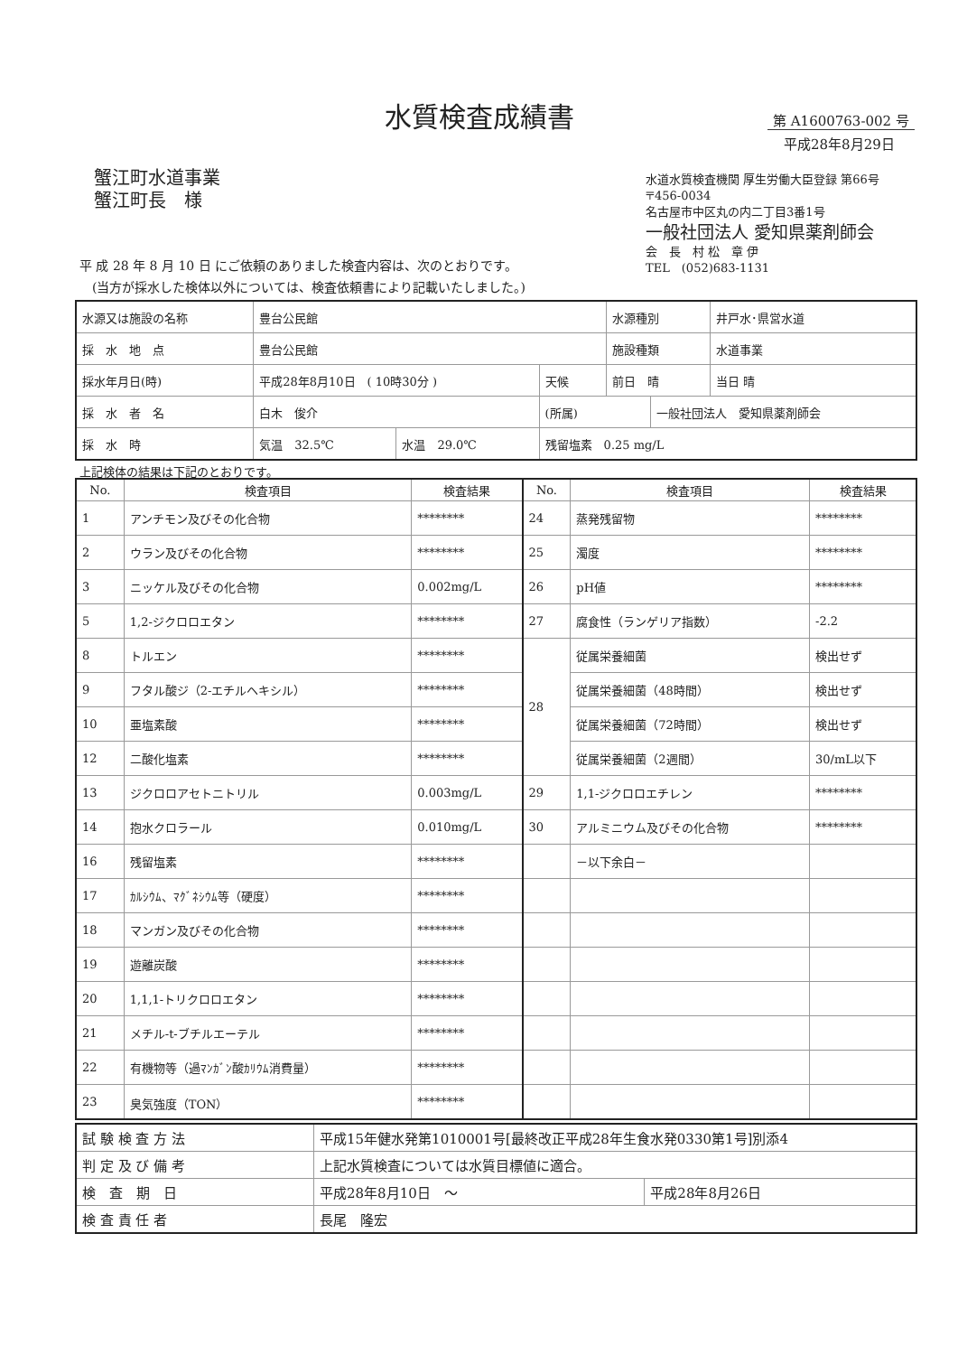水質検査成績書 第 A1600763-002 号
平成28年8月29日
蟹江町水道事業
蟹江町長　様
水道水質検査機関 厚生労働大臣登録 第66号
〒456-0034
名古屋市中区丸の内二丁目3番1号
一般社団法人 愛知県薬剤師会
会　長　村 松　章 伊
TEL　(052)683-1131
平 成 28 年 8 月 10 日 にご依頼のありました検査内容は、次のとおりです。
　(当方が採水した検体以外については、検査依頼書により記載いたしました。)
| 水源又は施設の名称 | 豊台公民館 | | | 水源種別 | | 井戸水･県営水道 |
| 採 水 地 点 | 豊台公民館 | | | 施設種類 | | 水道事業 |
| 採水年月日(時) | 平成28年8月10日 ( 10時30分 ) | | 天候 | 前日 晴 | | 当日 晴 |
| 採 水 者 名 | 白木 俊介 | | (所属) | | 一般社団法人 愛知県薬剤師会 | |
| 採 水 時 | 気温 32.5℃ | 水温 29.0℃ | 残留塩素 0.25 mg/L | | | |
上記検体の結果は下記のとおりです。
| No. | 検査項目 | 検査結果 | No. | 検査項目 | 検査結果 |
| --- | --- | --- | --- | --- | --- |
| 1 | アンチモン及びその化合物 | ******** | 24 | 蒸発残留物 | ******** |
| 2 | ウラン及びその化合物 | ******** | 25 | 濁度 | ******** |
| 3 | ニッケル及びその化合物 | 0.002mg/L | 26 | pH値 | ******** |
| 5 | 1,2-ジクロロエタン | ******** | 27 | 腐食性（ランゲリア指数） | -2.2 |
| 8 | トルエン | ******** | 28 | 従属栄養細菌 | 検出せず |
| 9 | フタル酸ジ（2-エチルヘキシル） | ******** | | 従属栄養細菌（48時間） | 検出せず |
| 10 | 亜塩素酸 | ******** | | 従属栄養細菌（72時間） | 検出せず |
| 12 | 二酸化塩素 | ******** | | 従属栄養細菌（2週間） | 30/mL以下 |
| 13 | ジクロロアセトニトリル | 0.003mg/L | 29 | 1,1-ジクロロエチレン | ******** |
| 14 | 抱水クロラール | 0.010mg/L | 30 | アルミニウム及びその化合物 | ******** |
| 16 | 残留塩素 | ******** | | －以下余白－ | |
| 17 | ｶﾙｼｳﾑ、ﾏｸﾞﾈｼｳﾑ等（硬度） | ******** | | | |
| 18 | マンガン及びその化合物 | ******** | | | |
| 19 | 遊離炭酸 | ******** | | | |
| 20 | 1,1,1-トリクロロエタン | ******** | | | |
| 21 | メチル-t-ブチルエーテル | ******** | | | |
| 22 | 有機物等（過ﾏﾝｶﾞﾝ酸ｶﾘｳﾑ消費量） | ******** | | | |
| 23 | 臭気強度（TON） | ******** | | | |
| 試 験 検 査 方 法 | 平成15年健水発第1010001号[最終改正平成28年生食水発0330第1号]別添4 | |
| 判 定 及 び 備 考 | 上記水質検査については水質目標値に適合。 | |
| 検 査 期 日 | 平成28年8月10日 ～ | 平成28年8月26日 |
| 検 査 責 任 者 | 長尾 隆宏 | |